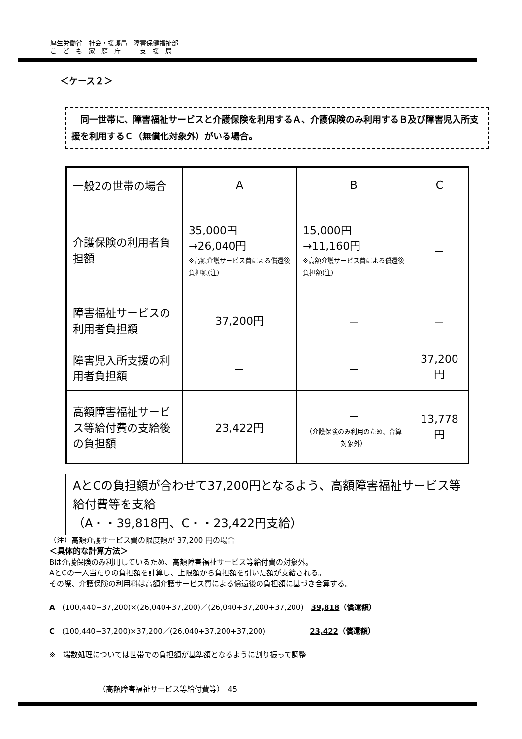厚生労働省　社会・援護局　障害保健福祉部
こ　ど　も　家　庭　庁　　　支　援　局
＜ケース２＞
　同一世帯に、障害福祉サービスと介護保険を利用するＡ、介護保険のみ利用するＢ及び障害児入所支援を利用するＣ（無償化対象外）がいる場合。
| 一般2の世帯の場合 | A | B | C |
| 介護保険の利用者負担額 | 35,000円 →26,040円 ※高額介護サービス費による償還後負担額(注) | 15,000円 →11,160円 ※高額介護サービス費による償還後負担額(注) | － |
| 障害福祉サービスの利用者負担額 | 37,200円 | － | － |
| 障害児入所支援の利用者負担額 | － | － | 37,200円 |
| 高額障害福祉サービス等給付費の支給後の負担額 | 23,422円 | － （介護保険のみ利用のため、合算対象外） | 13,778円 |
AとCの負担額が合わせて37,200円となるよう、高額障害福祉サービス等給付費等を支給
（A・・39,818円、C・・23,422円支給）
（注）高額介護サービス費の限度額が 37,200 円の場合
＜具体的な計算方法＞
Bは介護保険のみ利用しているため、高額障害福祉サービス等給付費の対象外。
AとCの一人当たりの負担額を計算し、上限額から負担額を引いた額が支給される。
その際、介護保険の利用料は高額介護サービス費による償還後の負担額に基づき合算する。
A　(100,440−37,200)×(26,040+37,200)／(26,040+37,200+37,200)＝39,818（償還額）
C　(100,440−37,200)×37,200／(26,040+37,200+37,200)　　　　　＝23,422（償還額）
※　端数処理については世帯での負担額が基準額となるように割り振って調整
（高額障害福祉サービス等給付費等）　45